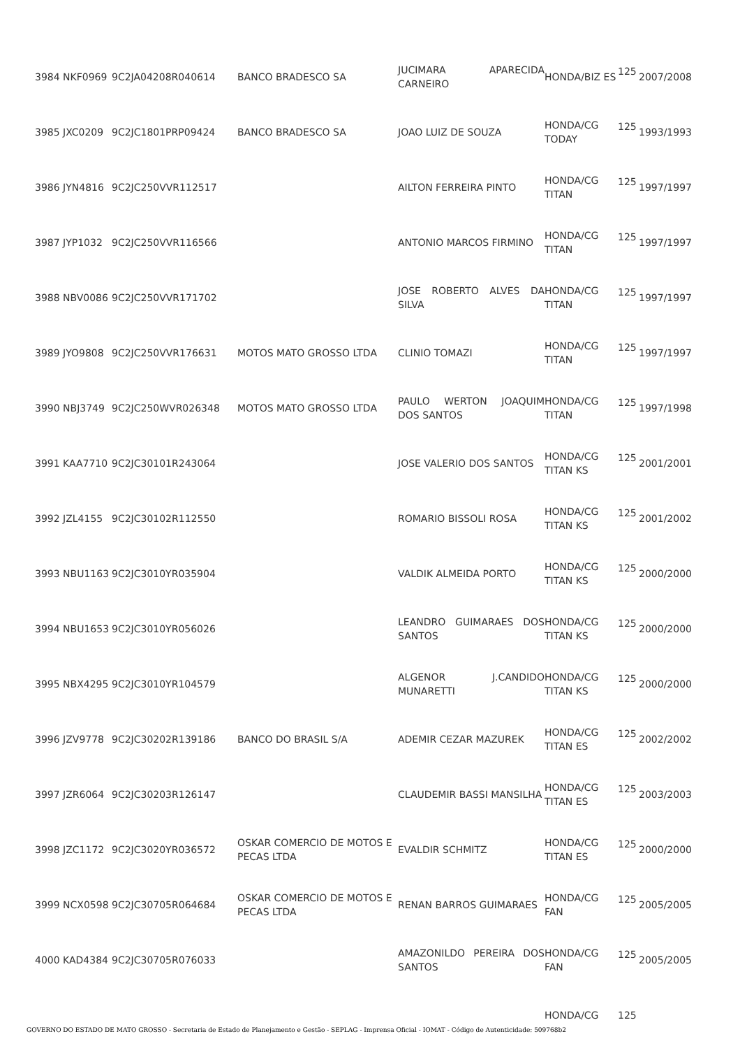| 3984 NKF0969 | 9C2JA04208R040614 | BANCO BRADESCO SA | JUCIMARA APARECIDA CARNEIRO | HONDA/BIZ ES | 125 | 2007/2008 |
| 3985 JXC0209 | 9C2JC1801PRP09424 | BANCO BRADESCO SA | JOAO LUIZ DE SOUZA | HONDA/CG TODAY | 125 | 1993/1993 |
| 3986 JYN4816 | 9C2JC250VVR112517 | | AILTON FERREIRA PINTO | HONDA/CG TITAN | 125 | 1997/1997 |
| 3987 JYP1032 | 9C2JC250VVR116566 | | ANTONIO MARCOS FIRMINO | HONDA/CG TITAN | 125 | 1997/1997 |
| 3988 NBV0086 | 9C2JC250VVR171702 | | JOSE ROBERTO ALVES DA SILVA | HONDA/CG TITAN | 125 | 1997/1997 |
| 3989 JYO9808 | 9C2JC250VVR176631 | MOTOS MATO GROSSO LTDA | CLINIO TOMAZI | HONDA/CG TITAN | 125 | 1997/1997 |
| 3990 NBJ3749 | 9C2JC250WVR026348 | MOTOS MATO GROSSO LTDA | PAULO WERTON JOAQUIM DOS SANTOS | HONDA/CG TITAN | 125 | 1997/1998 |
| 3991 KAA7710 | 9C2JC30101R243064 | | JOSE VALERIO DOS SANTOS | HONDA/CG TITAN KS | 125 | 2001/2001 |
| 3992 JZL4155 | 9C2JC30102R112550 | | ROMARIO BISSOLI ROSA | HONDA/CG TITAN KS | 125 | 2001/2002 |
| 3993 NBU1163 | 9C2JC3010YR035904 | | VALDIK ALMEIDA PORTO | HONDA/CG TITAN KS | 125 | 2000/2000 |
| 3994 NBU1653 | 9C2JC3010YR056026 | | LEANDRO GUIMARAES DOS SANTOS | HONDA/CG TITAN KS | 125 | 2000/2000 |
| 3995 NBX4295 | 9C2JC3010YR104579 | | ALGENOR J.CANDIDO MUNARETTI | HONDA/CG TITAN KS | 125 | 2000/2000 |
| 3996 JZV9778 | 9C2JC30202R139186 | BANCO DO BRASIL S/A | ADEMIR CEZAR MAZUREK | HONDA/CG TITAN ES | 125 | 2002/2002 |
| 3997 JZR6064 | 9C2JC30203R126147 | | CLAUDEMIR BASSI MANSILHA | HONDA/CG TITAN ES | 125 | 2003/2003 |
| 3998 JZC1172 | 9C2JC3020YR036572 | OSKAR COMERCIO DE MOTOS E PECAS LTDA | EVALDIR SCHMITZ | HONDA/CG TITAN ES | 125 | 2000/2000 |
| 3999 NCX0598 | 9C2JC30705R064684 | OSKAR COMERCIO DE MOTOS E PECAS LTDA | RENAN BARROS GUIMARAES | HONDA/CG FAN | 125 | 2005/2005 |
| 4000 KAD4384 | 9C2JC30705R076033 | | AMAZONILDO PEREIRA DOS SANTOS | HONDA/CG FAN | 125 | 2005/2005 |
| | | | | HONDA/CG | 125 | |
GOVERNO DO ESTADO DE MATO GROSSO - Secretaria de Estado de Planejamento e Gestão - SEPLAG - Imprensa Oficial - IOMAT - Código de Autenticidade: 509768b2